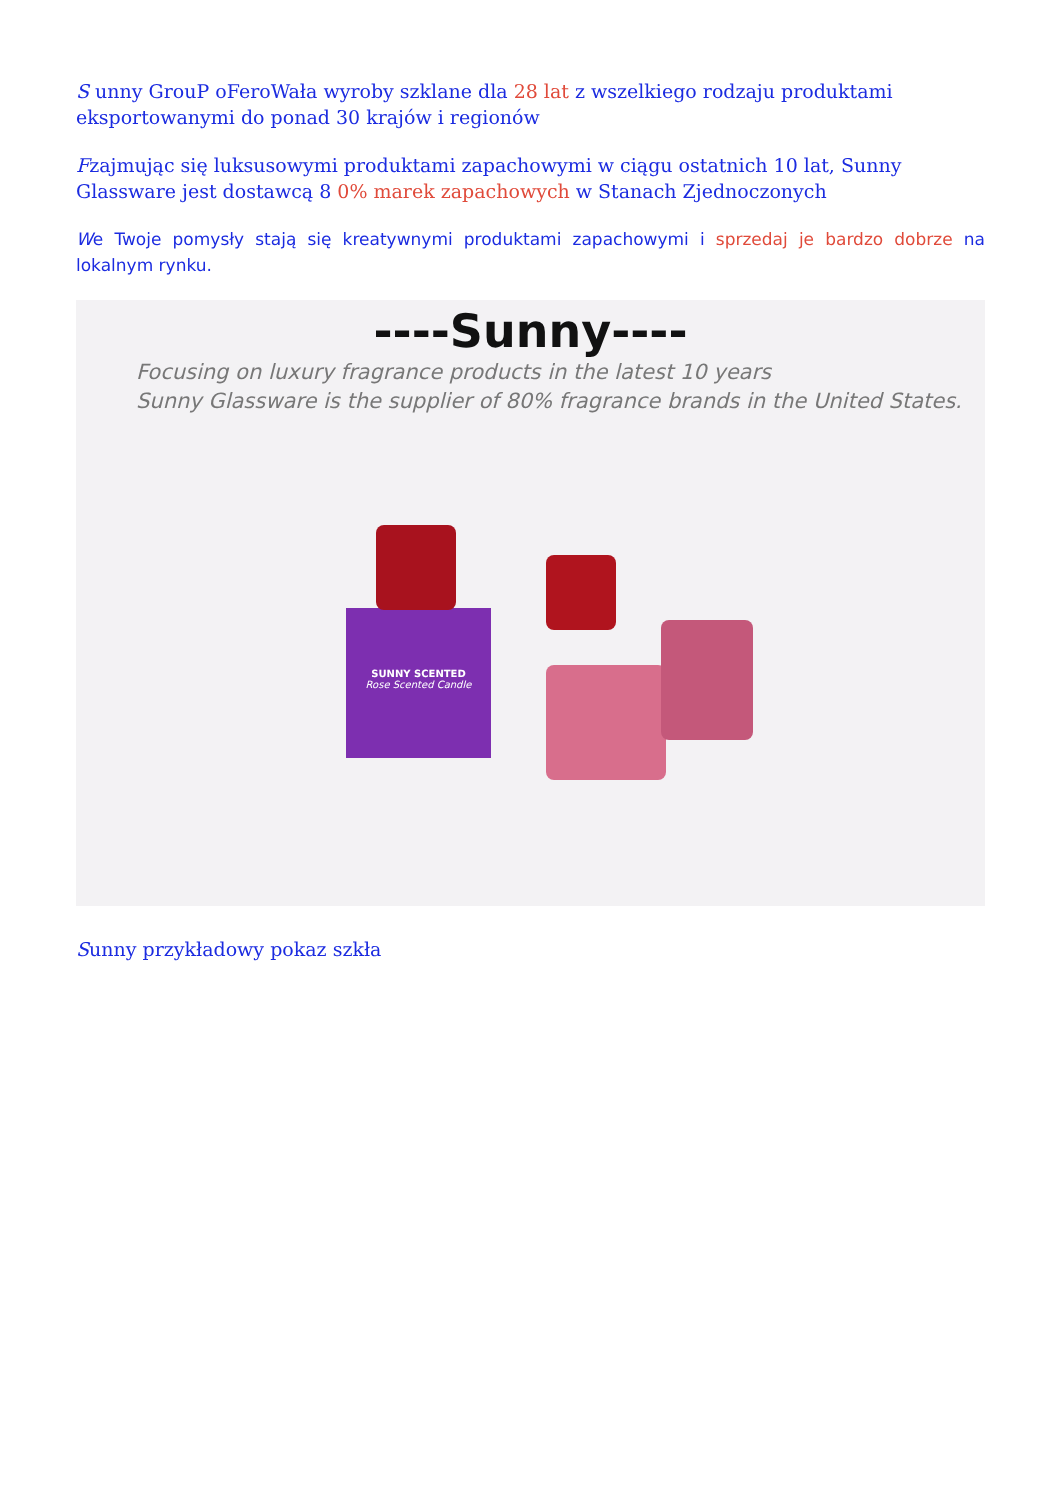S unny GrouP oFeroWała wyroby szklane dla 28 lat z wszelkiego rodzaju produktami eksportowanymi do ponad 30 krajów i regionów
Fzajmując się luksusowymi produktami zapachowymi w ciągu ostatnich 10 lat, Sunny Glassware jest dostawcą 8 0% marek zapachowych w Stanach Zjednoczonych
We Twoje pomysły stają się kreatywnymi produktami zapachowymi i sprzedaj je bardzo dobrze na lokalnym rynku.
----Sunny----
Focusing on luxury fragrance products in the latest 10 years
Sunny Glassware is the supplier of 80% fragrance brands in the United States.
SUNNY SCENTED
Rose Scented Candle
Sunny przykładowy pokaz szkła